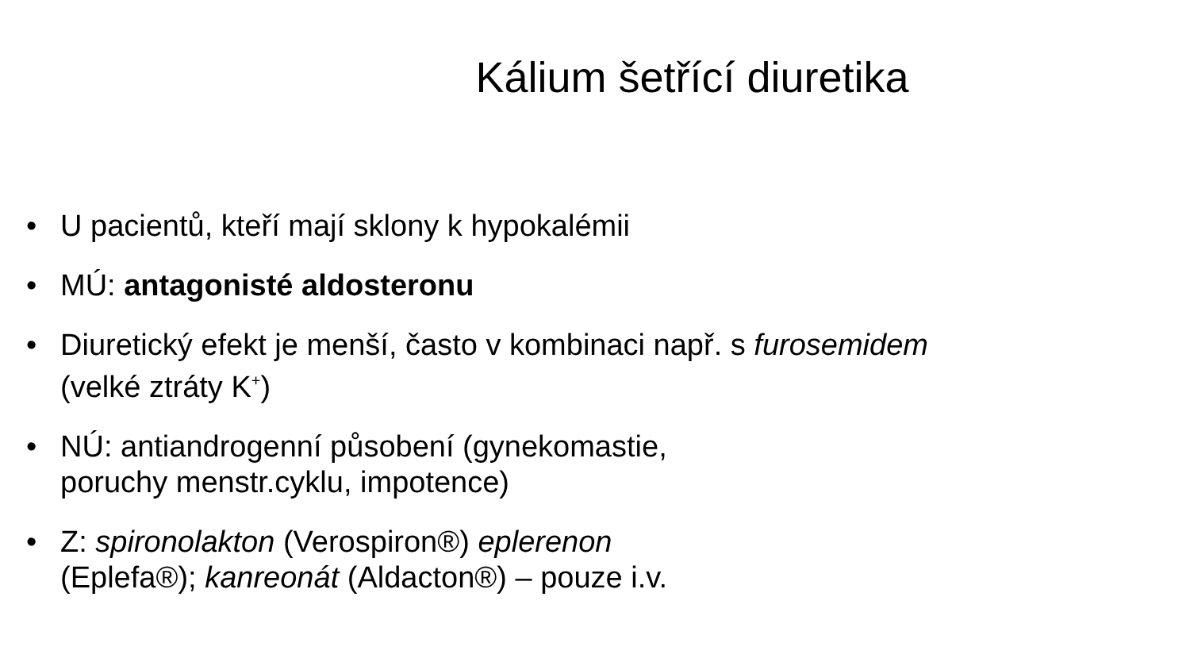Kálium šetřící diuretika
• U pacientů, kteří mají sklony k hypokalémii
• MÚ: antagonisté aldosteronu
• Diuretický efekt je menší, často v kombinaci např. s furosemidem
(velké ztráty K<sup>+</sup>)
• NÚ: antiandrogenní působení (gynekomastie,
poruchy menstr.cyklu, impotence)
• Z: spironolakton (Verospiron®) eplerenon
(Eplefa®); kanreonát (Aldacton®) – pouze i.v.